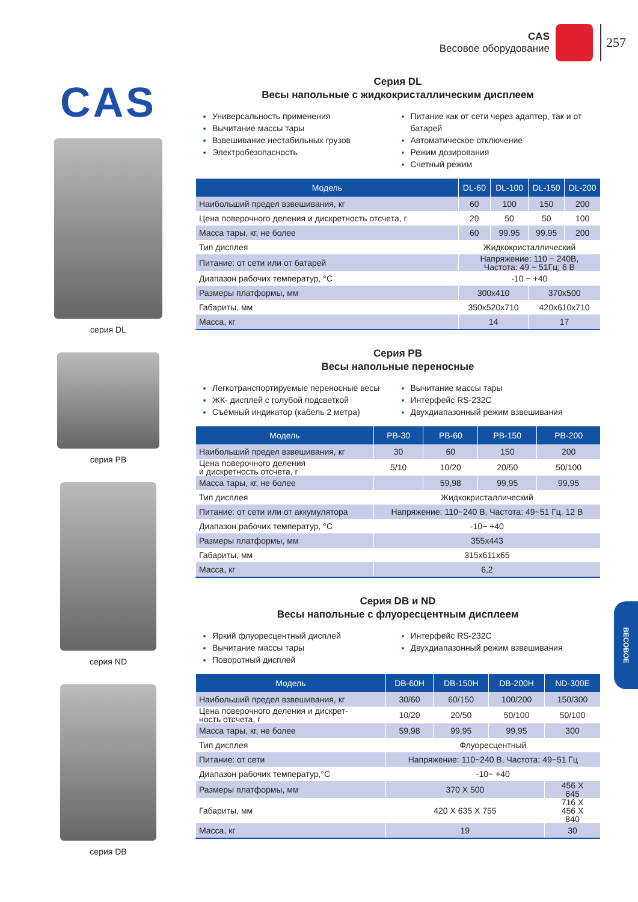CAS
Весовое оборудование
257
CAS
серия DL
серия PB
серия ND
серия DB
Серия DL
Весы напольные с жидкокристаллическим дисплеем
Универсальность применения
Вычитание массы тары
Взвешивание нестабильных грузов
Электробезопасность
Питание как от сети через адаптер, так и от батарей
Автоматическое отключение
Режим дозирования
Счетный режим
| Модель | DL-60 | DL-100 | DL-150 | DL-200 |
| --- | --- | --- | --- | --- |
| Наибольший предел взвешивания, кг | 60 | 100 | 150 | 200 |
| Цена поверочного деления и дискретность отсчета, г | 20 | 50 | 50 | 100 |
| Масса тары, кг, не более | 60 | 99.95 | 99.95 | 200 |
| Тип дисплея | Жидкокристаллический | | | |
| Питание: от сети или от батарей | Напряжение: 110 ~ 240В, Частота: 49 ~ 51Гц; 6 В | | | |
| Диапазон рабочих температур, °C | -10 ~ +40 | | | |
| Размеры платформы, мм | 300x410 | | 370x500 | |
| Габариты, мм | 350x520x710 | | 420x610x710 | |
| Масса, кг | 14 | | 17 | |
Серия PB
Весы напольные переносные
Легкотранспортируемые переносные весы
ЖК- дисплей с голубой подсветкой
Съёмный индикатор (кабель 2 метра)
Вычитание массы тары
Интерфейс RS-232C
Двухдиапазонный режим взвешивания
| Модель | PB-30 | PB-60 | PB-150 | PB-200 |
| --- | --- | --- | --- | --- |
| Наибольший предел взвешивания, кг | 30 | 60 | 150 | 200 |
| Цена поверочного деления и дискретность отсчета, г | 5/10 | 10/20 | 20/50 | 50/100 |
| Масса тары, кг, не более | | 59,98 | 99,95 | 99,95 |
| Тип дисплея | Жидкокристаллический | | | |
| Питание: от сети или от аккумулятора | Напряжение: 110~240 В, Частота: 49~51 Гц. 12 В | | | |
| Диапазон рабочих температур, °C | -10~ +40 | | | |
| Размеры платформы, мм | 355x443 | | | |
| Габариты, мм | 315x611x65 | | | |
| Масса, кг | 6,2 | | | |
Серия DB и ND
Весы напольные с флуоресцентным дисплеем
Яркий флуоресцентный дисплей
Вычитание массы тары
Поворотный дисплей
Интерфейс RS-232C
Двухдиапазонный режим взвешивания
| Модель | DB-60H | DB-150H | DB-200H | ND-300E |
| --- | --- | --- | --- | --- |
| Наибольший предел взвешивания, кг | 30/60 | 60/150 | 100/200 | 150/300 |
| Цена поверочного деления и дискрет- ность отсчета, г | 10/20 | 20/50 | 50/100 | 50/100 |
| Масса тары, кг, не более | 59,98 | 99,95 | 99,95 | 300 |
| Тип дисплея | Флуоресцентный | | | |
| Питание: от сети | Напряжение: 110~240 В, Частота: 49~51 Гц | | | |
| Диапазон рабочих температур,°C | -10~ +40 | | | |
| Размеры платформы, мм | 370 X 500 | | | 456 X 645 |
| Габариты, мм | 420 X 635 X 755 | | | 716 X 456 X 840 |
| Масса, кг | 19 | | | 30 |
ВЕСОВОЕ